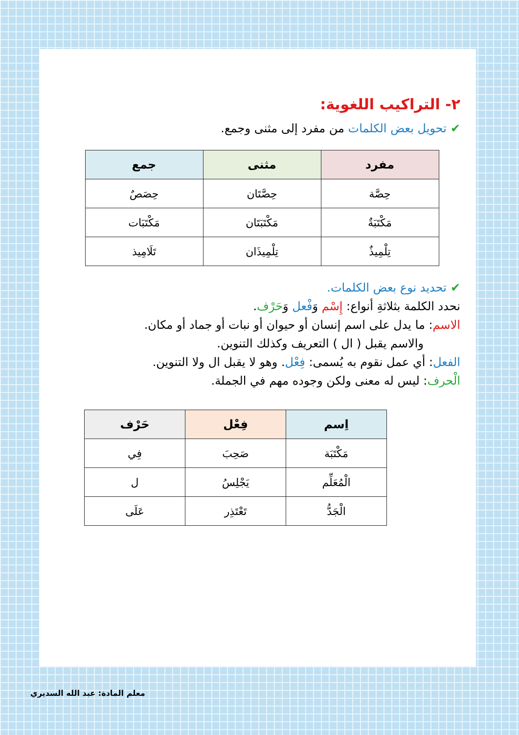٢- التراكيب اللغوية:
✔تحويل بعض الكلمات من مفرد إلى مثنى وجمع.
| مفرد | مثنى | جمع |
| --- | --- | --- |
| حِصَّة | حِصَّتَان | حِصَصٌ |
| مَكْتَبَةٌ | مَكْتَبَتَان | مَكْتَبَات |
| تِلْمِيذٌ | تِلْمِيذَان | تَلَامِيذ |
✔تحديد نوع بعض الكلمات.
نحدد الكلمة بثلاثةِ أنواع: إِسْم وَفْعل وَحَرْف.
الاسم: ما يدل على اسم إنسان أو حيوان أو نبات أو جماد أو مكان.
والاسم يقبل ( ال ) التعريف وكذلك التنوين.
الفعل: أي عمل نقوم به يُسمى: فِعْل. وهو لا يقبل ال ولا التنوين.
الْحرف: ليس له معنى ولكن وجوده مهم في الجملة.
| اِسم | فِعْل | حَرْف |
| --- | --- | --- |
| مَكْتَبَة | صَحِبَ | فِي |
| الْمُعَلِّم | يَجْلِسُ | ل |
| الْجَدُّ | تَعْتَذِر | عَلَى |
معلم المادة: عبد الله السديري